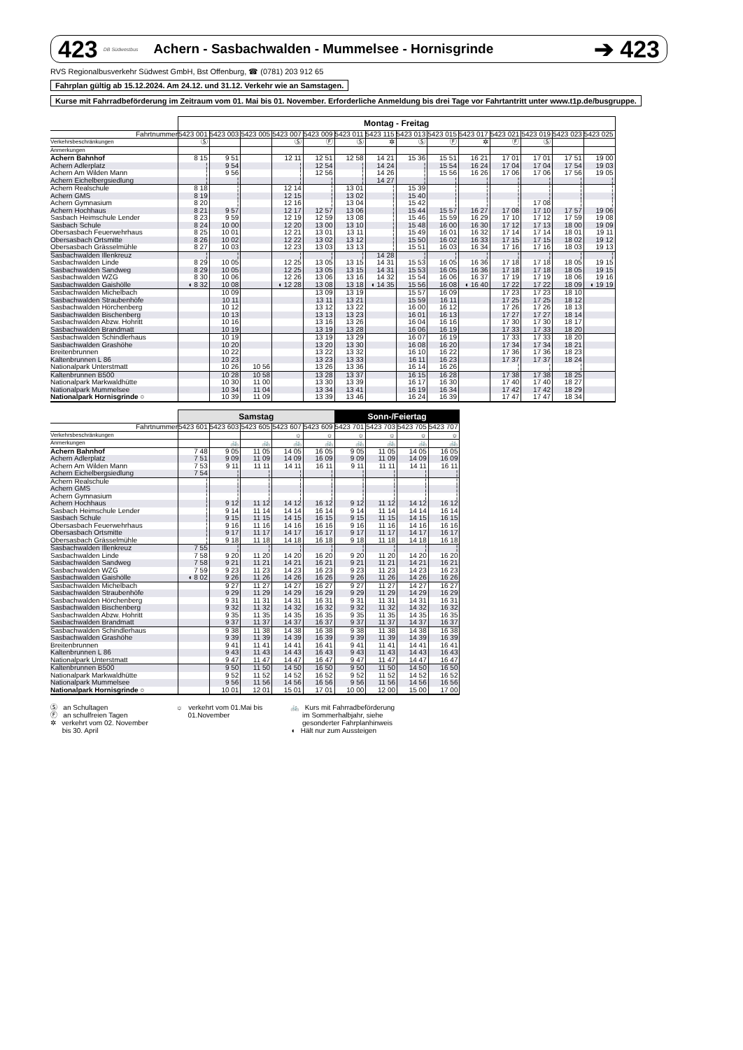423 DB Südwestbus Achern - Sasbachwalden - Mummelsee - Hornisgrinde ➔ 423
RVS Regionalbusverkehr Südwest GmbH, Bst Offenburg, ☎ (0781) 203 912 65
Fahrplan gültig ab 15.12.2024. Am 24.12. und 31.12. Verkehr wie an Samstagen.
Kurse mit Fahrradbeförderung im Zeitraum vom 01. Mai bis 01. November. Erforderliche Anmeldung bis drei Tage vor Fahrtantritt unter www.t1p.de/busgruppe.
| | Montag - Freitag | | | | | | | | | | | | | |
| Fahrtnummer | 5423 001 | 5423 003 | 5423 005 | 5423 007 | 5423 009 | 5423 011 | 5423 115 | 5423 013 | 5423 015 | 5423 017 | 5423 021 | 5423 019 | 5423 023 | 5423 025 |
| Verkehrsbeschränkungen | Ⓢ | | | Ⓢ | Ⓕ | Ⓢ | ✲ | Ⓢ | Ⓕ | ✲ | Ⓕ | Ⓢ | | |
| Anmerkungen | | | | | | | | | | | | | | |
| Achern Bahnhof | 8 15 | 9 51 | | 12 11 | 12 51 | 12 58 | 14 21 | 15 36 | 15 51 | 16 21 | 17 01 | 17 01 | 17 51 | 19 00 |
| Achern Adlerplatz | ¦ | 9 54 | | ¦ | 12 54 | ¦ | 14 24 | ¦ | 15 54 | 16 24 | 17 04 | 17 04 | 17 54 | 19 03 |
| Achern Am Wilden Mann | ¦ | 9 56 | | ¦ | 12 56 | ¦ | 14 26 | ¦ | 15 56 | 16 26 | 17 06 | 17 06 | 17 56 | 19 05 |
| Achern Eichelbergsiedlung | ¦ | ¦ | | ¦ | ¦ | ¦ | 14 27 | ¦ | ¦ | ¦ | ¦ | ¦ | ¦ | ¦ |
| Achern Realschule | 8 18 | ¦ | | 12 14 | ¦ | 13 01 | ¦ | 15 39 | ¦ | ¦ | ¦ | ¦ | ¦ | ¦ |
| Achern GMS | 8 19 | ¦ | | 12 15 | ¦ | 13 02 | ¦ | 15 40 | ¦ | ¦ | ¦ | ¦ | ¦ | ¦ |
| Achern Gymnasium | 8 20 | ¦ | | 12 16 | ¦ | 13 04 | ¦ | 15 42 | ¦ | ¦ | ¦ | 17 08 | ¦ | ¦ |
| Achern Hochhaus | 8 21 | 9 57 | | 12 17 | 12 57 | 13 06 | ¦ | 15 44 | 15 57 | 16 27 | 17 08 | 17 10 | 17 57 | 19 06 |
| Sasbach Heimschule Lender | 8 23 | 9 59 | | 12 19 | 12 59 | 13 08 | ¦ | 15 46 | 15 59 | 16 29 | 17 10 | 17 12 | 17 59 | 19 08 |
| Sasbach Schule | 8 24 | 10 00 | | 12 20 | 13 00 | 13 10 | ¦ | 15 48 | 16 00 | 16 30 | 17 12 | 17 13 | 18 00 | 19 09 |
| Obersasbach Feuerwehrhaus | 8 25 | 10 01 | | 12 21 | 13 01 | 13 11 | ¦ | 15 49 | 16 01 | 16 32 | 17 14 | 17 14 | 18 01 | 19 11 |
| Obersasbach Ortsmitte | 8 26 | 10 02 | | 12 22 | 13 02 | 13 12 | ¦ | 15 50 | 16 02 | 16 33 | 17 15 | 17 15 | 18 02 | 19 12 |
| Obersasbach Grässelmühle | 8 27 | 10 03 | | 12 23 | 13 03 | 13 13 | ¦ | 15 51 | 16 03 | 16 34 | 17 16 | 17 16 | 18 03 | 19 13 |
| Sasbachwalden Illenkreuz | ¦ | ¦ | | ¦ | ¦ | ¦ | 14 28 | ¦ | ¦ | ¦ | ¦ | ¦ | ¦ | ¦ |
| Sasbachwalden Linde | 8 29 | 10 05 | | 12 25 | 13 05 | 13 15 | 14 31 | 15 53 | 16 05 | 16 36 | 17 18 | 17 18 | 18 05 | 19 15 |
| Sasbachwalden Sandweg | 8 29 | 10 05 | | 12 25 | 13 05 | 13 15 | 14 31 | 15 53 | 16 05 | 16 36 | 17 18 | 17 18 | 18 05 | 19 15 |
| Sasbachwalden WZG | 8 30 | 10 06 | | 12 26 | 13 06 | 13 16 | 14 32 | 15 54 | 16 06 | 16 37 | 17 19 | 17 19 | 18 06 | 19 16 |
| Sasbachwalden Gaishölle | ◖ 8 32 | 10 08 | | ◖ 12 28 | 13 08 | 13 18 | ◖ 14 35 | 15 56 | 16 08 | ◖ 16 40 | 17 22 | 17 22 | 18 09 | ◖ 19 19 |
| Sasbachwalden Michelbach | | 10 09 | | | 13 09 | 13 19 | | 15 57 | 16 09 | | 17 23 | 17 23 | 18 10 | |
| Sasbachwalden Straubenhöfe | | 10 11 | | | 13 11 | 13 21 | | 15 59 | 16 11 | | 17 25 | 17 25 | 18 12 | |
| Sasbachwalden Hörchenberg | | 10 12 | | | 13 12 | 13 22 | | 16 00 | 16 12 | | 17 26 | 17 26 | 18 13 | |
| Sasbachwalden Bischenberg | | 10 13 | | | 13 13 | 13 23 | | 16 01 | 16 13 | | 17 27 | 17 27 | 18 14 | |
| Sasbachwalden Abzw. Hohritt | | 10 16 | | | 13 16 | 13 26 | | 16 04 | 16 16 | | 17 30 | 17 30 | 18 17 | |
| Sasbachwalden Brandmatt | | 10 19 | | | 13 19 | 13 28 | | 16 06 | 16 19 | | 17 33 | 17 33 | 18 20 | |
| Sasbachwalden Schindlerhaus | | 10 19 | | | 13 19 | 13 29 | | 16 07 | 16 19 | | 17 33 | 17 33 | 18 20 | |
| Sasbachwalden Grashöhe | | 10 20 | | | 13 20 | 13 30 | | 16 08 | 16 20 | | 17 34 | 17 34 | 18 21 | |
| Breitenbrunnen | | 10 22 | | | 13 22 | 13 32 | | 16 10 | 16 22 | | 17 36 | 17 36 | 18 23 | |
| Kaltenbrunnen L 86 | | 10 23 | | | 13 23 | 13 33 | | 16 11 | 16 23 | | 17 37 | 17 37 | 18 24 | |
| Nationalpark Unterstmatt | | 10 26 | 10 56 | | 13 26 | 13 36 | | 16 14 | 16 26 | | ¦ | ¦ | ¦ | |
| Kaltenbrunnen B500 | | 10 28 | 10 58 | | 13 28 | 13 37 | | 16 15 | 16 28 | | 17 38 | 17 38 | 18 25 | |
| Nationalpark Markwaldhütte | | 10 30 | 11 00 | | 13 30 | 13 39 | | 16 17 | 16 30 | | 17 40 | 17 40 | 18 27 | |
| Nationalpark Mummelsee | | 10 34 | 11 04 | | 13 34 | 13 41 | | 16 19 | 16 34 | | 17 42 | 17 42 | 18 29 | |
| Nationalpark Hornisgrinde ○ | | 10 39 | 11 09 | | 13 39 | 13 46 | | 16 24 | 16 39 | | 17 47 | 17 47 | 18 34 | |
| | Samstag | | | | | Sonn-/Feiertag | | | |
| Fahrtnummer | 5423 601 | 5423 603 | 5423 605 | 5423 607 | 5423 609 | 5423 701 | 5423 703 | 5423 705 | 5423 707 |
| Verkehrsbeschränkungen | | | | ☼ | ☼ | ☼ | ☼ | ☼ | ☼ |
| Anmerkungen | | 🚲 | 🚲 | 🚲 | 🚲 | 🚲 | 🚲 | 🚲 | 🚲 |
| Achern Bahnhof | 7 48 | 9 05 | 11 05 | 14 05 | 16 05 | 9 05 | 11 05 | 14 05 | 16 05 |
| Achern Adlerplatz | 7 51 | 9 09 | 11 09 | 14 09 | 16 09 | 9 09 | 11 09 | 14 09 | 16 09 |
| Achern Am Wilden Mann | 7 53 | 9 11 | 11 11 | 14 11 | 16 11 | 9 11 | 11 11 | 14 11 | 16 11 |
| Achern Eichelbergsiedlung | 7 54 | ¦ | ¦ | ¦ | ¦ | ¦ | ¦ | ¦ | ¦ |
| Achern Realschule | ¦ | ¦ | ¦ | ¦ | ¦ | ¦ | ¦ | ¦ | ¦ |
| Achern GMS | ¦ | ¦ | ¦ | ¦ | ¦ | ¦ | ¦ | ¦ | ¦ |
| Achern Gymnasium | ¦ | ¦ | ¦ | ¦ | ¦ | ¦ | ¦ | ¦ | ¦ |
| Achern Hochhaus | ¦ | 9 12 | 11 12 | 14 12 | 16 12 | 9 12 | 11 12 | 14 12 | 16 12 |
| Sasbach Heimschule Lender | ¦ | 9 14 | 11 14 | 14 14 | 16 14 | 9 14 | 11 14 | 14 14 | 16 14 |
| Sasbach Schule | ¦ | 9 15 | 11 15 | 14 15 | 16 15 | 9 15 | 11 15 | 14 15 | 16 15 |
| Obersasbach Feuerwehrhaus | ¦ | 9 16 | 11 16 | 14 16 | 16 16 | 9 16 | 11 16 | 14 16 | 16 16 |
| Obersasbach Ortsmitte | ¦ | 9 17 | 11 17 | 14 17 | 16 17 | 9 17 | 11 17 | 14 17 | 16 17 |
| Obersasbach Grässelmühle | ¦ | 9 18 | 11 18 | 14 18 | 16 18 | 9 18 | 11 18 | 14 18 | 16 18 |
| Sasbachwalden Illenkreuz | 7 55 | ¦ | ¦ | ¦ | ¦ | ¦ | ¦ | ¦ | ¦ |
| Sasbachwalden Linde | 7 58 | 9 20 | 11 20 | 14 20 | 16 20 | 9 20 | 11 20 | 14 20 | 16 20 |
| Sasbachwalden Sandweg | 7 58 | 9 21 | 11 21 | 14 21 | 16 21 | 9 21 | 11 21 | 14 21 | 16 21 |
| Sasbachwalden WZG | 7 59 | 9 23 | 11 23 | 14 23 | 16 23 | 9 23 | 11 23 | 14 23 | 16 23 |
| Sasbachwalden Gaishölle | ◖ 8 02 | 9 26 | 11 26 | 14 26 | 16 26 | 9 26 | 11 26 | 14 26 | 16 26 |
| Sasbachwalden Michelbach | | 9 27 | 11 27 | 14 27 | 16 27 | 9 27 | 11 27 | 14 27 | 16 27 |
| Sasbachwalden Straubenhöfe | | 9 29 | 11 29 | 14 29 | 16 29 | 9 29 | 11 29 | 14 29 | 16 29 |
| Sasbachwalden Hörchenberg | | 9 31 | 11 31 | 14 31 | 16 31 | 9 31 | 11 31 | 14 31 | 16 31 |
| Sasbachwalden Bischenberg | | 9 32 | 11 32 | 14 32 | 16 32 | 9 32 | 11 32 | 14 32 | 16 32 |
| Sasbachwalden Abzw. Hohritt | | 9 35 | 11 35 | 14 35 | 16 35 | 9 35 | 11 35 | 14 35 | 16 35 |
| Sasbachwalden Brandmatt | | 9 37 | 11 37 | 14 37 | 16 37 | 9 37 | 11 37 | 14 37 | 16 37 |
| Sasbachwalden Schindlerhaus | | 9 38 | 11 38 | 14 38 | 16 38 | 9 38 | 11 38 | 14 38 | 16 38 |
| Sasbachwalden Grashöhe | | 9 39 | 11 39 | 14 39 | 16 39 | 9 39 | 11 39 | 14 39 | 16 39 |
| Breitenbrunnen | | 9 41 | 11 41 | 14 41 | 16 41 | 9 41 | 11 41 | 14 41 | 16 41 |
| Kaltenbrunnen L 86 | | 9 43 | 11 43 | 14 43 | 16 43 | 9 43 | 11 43 | 14 43 | 16 43 |
| Nationalpark Unterstmatt | | 9 47 | 11 47 | 14 47 | 16 47 | 9 47 | 11 47 | 14 47 | 16 47 |
| Kaltenbrunnen B500 | | 9 50 | 11 50 | 14 50 | 16 50 | 9 50 | 11 50 | 14 50 | 16 50 |
| Nationalpark Markwaldhütte | | 9 52 | 11 52 | 14 52 | 16 52 | 9 52 | 11 52 | 14 52 | 16 52 |
| Nationalpark Mummelsee | | 9 56 | 11 56 | 14 56 | 16 56 | 9 56 | 11 56 | 14 56 | 16 56 |
| Nationalpark Hornisgrinde ○ | | 10 01 | 12 01 | 15 01 | 17 01 | 10 00 | 12 00 | 15 00 | 17 00 |
Ⓢ an Schultagen
Ⓕ an schulfreien Tagen
✲ verkehrt vom 02. November
bis 30. April
☼ verkehrt vom 01.Mai bis
01.November
🚲 Kurs mit Fahrradbeförderung
im Sommerhalbjahr, siehe
gesonderter Fahrplanhinweis
◖ Hält nur zum Aussteigen